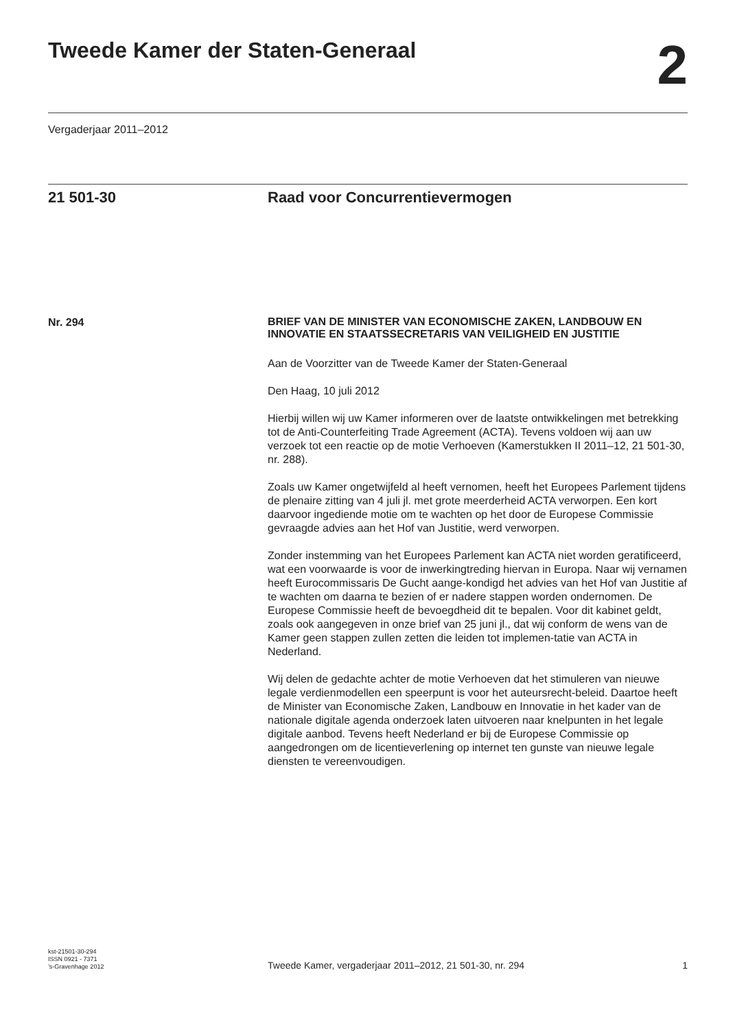Tweede Kamer der Staten-Generaal
2
Vergaderjaar 2011–2012
21 501-30 Raad voor Concurrentievermogen
Nr. 294
BRIEF VAN DE MINISTER VAN ECONOMISCHE ZAKEN, LANDBOUW EN INNOVATIE EN STAATSSECRETARIS VAN VEILIGHEID EN JUSTITIE
Aan de Voorzitter van de Tweede Kamer der Staten-Generaal
Den Haag, 10 juli 2012
Hierbij willen wij uw Kamer informeren over de laatste ontwikkelingen met betrekking tot de Anti-Counterfeiting Trade Agreement (ACTA). Tevens voldoen wij aan uw verzoek tot een reactie op de motie Verhoeven (Kamerstukken II 2011–12, 21 501-30, nr. 288).
Zoals uw Kamer ongetwijfeld al heeft vernomen, heeft het Europees Parlement tijdens de plenaire zitting van 4 juli jl. met grote meerderheid ACTA verworpen. Een kort daarvoor ingediende motie om te wachten op het door de Europese Commissie gevraagde advies aan het Hof van Justitie, werd verworpen.
Zonder instemming van het Europees Parlement kan ACTA niet worden geratificeerd, wat een voorwaarde is voor de inwerkingtreding hiervan in Europa. Naar wij vernamen heeft Eurocommissaris De Gucht aange-kondigd het advies van het Hof van Justitie af te wachten om daarna te bezien of er nadere stappen worden ondernomen. De Europese Commissie heeft de bevoegdheid dit te bepalen. Voor dit kabinet geldt, zoals ook aangegeven in onze brief van 25 juni jl., dat wij conform de wens van de Kamer geen stappen zullen zetten die leiden tot implemen-tatie van ACTA in Nederland.
Wij delen de gedachte achter de motie Verhoeven dat het stimuleren van nieuwe legale verdienmodellen een speerpunt is voor het auteursrecht-beleid. Daartoe heeft de Minister van Economische Zaken, Landbouw en Innovatie in het kader van de nationale digitale agenda onderzoek laten uitvoeren naar knelpunten in het legale digitale aanbod. Tevens heeft Nederland er bij de Europese Commissie op aangedrongen om de licentieverlening op internet ten gunste van nieuwe legale diensten te vereenvoudigen.
kst-21501-30-294
ISSN 0921 - 7371
’s-Gravenhage 2012
Tweede Kamer, vergaderjaar 2011–2012, 21 501-30, nr. 294
1